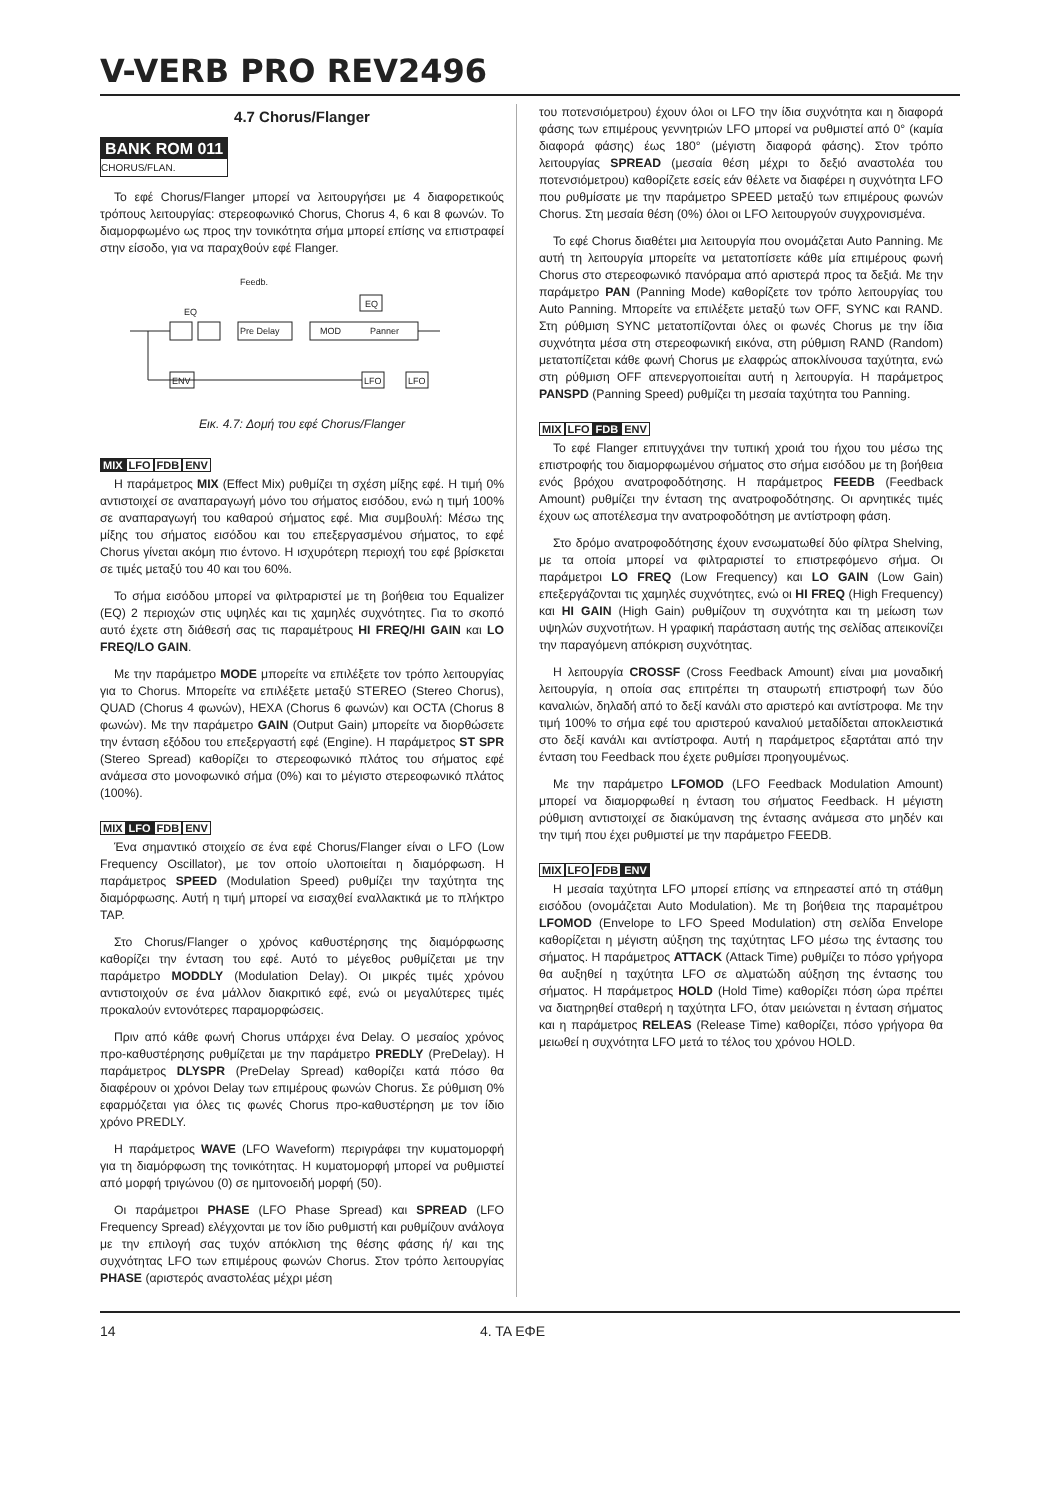V-VERB PRO REV2496
4.7 Chorus/Flanger
BANK ROM 011
CHORUS/FLAN.
Το εφέ Chorus/Flanger μπορεί να λειτουργήσει με 4 διαφορετικούς τρόπους λειτουργίας: στερεοφωνικό Chorus, Chorus 4, 6 και 8 φωνών. Το διαμορφωμένο ως προς την τονικότητα σήμα μπορεί επίσης να επιστραφεί στην είσοδο, για να παραχθούν εφέ Flanger.
Feedb.
EQ
Pre Delay
MOD
Panner
LFO
LFO
ENV
EQ
Εικ. 4.7: Δομή του εφέ Chorus/Flanger
MIX LFO FDB ENV
Η παράμετρος MIX (Effect Mix) ρυθμίζει τη σχέση μίξης εφέ. Η τιμή 0% αντιστοιχεί σε αναπαραγωγή μόνο του σήματος εισόδου, ενώ η τιμή 100% σε αναπαραγωγή του καθαρού σήματος εφέ. Μια συμβουλή: Μέσω της μίξης του σήματος εισόδου και του επεξεργασμένου σήματος, το εφέ Chorus γίνεται ακόμη πιο έντονο. Η ισχυρότερη περιοχή του εφέ βρίσκεται σε τιμές μεταξύ του 40 και του 60%.
Το σήμα εισόδου μπορεί να φιλτραριστεί με τη βοήθεια του Equalizer (EQ) 2 περιοχών στις υψηλές και τις χαμηλές συχνότητες. Για το σκοπό αυτό έχετε στη διάθεσή σας τις παραμέτρους HI FREQ/HI GAIN και LO FREQ/LO GAIN.
Με την παράμετρο MODE μπορείτε να επιλέξετε τον τρόπο λειτουργίας για το Chorus. Μπορείτε να επιλέξετε μεταξύ STEREO (Stereo Chorus), QUAD (Chorus 4 φωνών), HEXA (Chorus 6 φωνών) και OCTA (Chorus 8 φωνών). Με την παράμετρο GAIN (Output Gain) μπορείτε να διορθώσετε την ένταση εξόδου του επεξεργαστή εφέ (Engine). Η παράμετρος ST SPR (Stereo Spread) καθορίζει το στερεοφωνικό πλάτος του σήματος εφέ ανάμεσα στο μονοφωνικό σήμα (0%) και το μέγιστο στερεοφωνικό πλάτος (100%).
MIX LFO FDB ENV
Ένα σημαντικό στοιχείο σε ένα εφέ Chorus/Flanger είναι ο LFO (Low Frequency Oscillator), με τον οποίο υλοποιείται η διαμόρφωση. Η παράμετρος SPEED (Modulation Speed) ρυθμίζει την ταχύτητα της διαμόρφωσης. Αυτή η τιμή μπορεί να εισαχθεί εναλλακτικά με το πλήκτρο TAP.
Στο Chorus/Flanger ο χρόνος καθυστέρησης της διαμόρφωσης καθορίζει την ένταση του εφέ. Αυτό το μέγεθος ρυθμίζεται με την παράμετρο MODDLY (Modulation Delay). Οι μικρές τιμές χρόνου αντιστοιχούν σε ένα μάλλον διακριτικό εφέ, ενώ οι μεγαλύτερες τιμές προκαλούν εντονότερες παραμορφώσεις.
Πριν από κάθε φωνή Chorus υπάρχει ένα Delay. Ο μεσαίος χρόνος προ-καθυστέρησης ρυθμίζεται με την παράμετρο PREDLY (PreDelay). Η παράμετρος DLYSPR (PreDelay Spread) καθορίζει κατά πόσο θα διαφέρουν οι χρόνοι Delay των επιμέρους φωνών Chorus. Σε ρύθμιση 0% εφαρμόζεται για όλες τις φωνές Chorus προ-καθυστέρηση με τον ίδιο χρόνο PREDLY.
Η παράμετρος WAVE (LFO Waveform) περιγράφει την κυματομορφή για τη διαμόρφωση της τονικότητας. Η κυματομορφή μπορεί να ρυθμιστεί από μορφή τριγώνου (0) σε ημιτονοειδή μορφή (50).
Οι παράμετροι PHASE (LFO Phase Spread) και SPREAD (LFO Frequency Spread) ελέγχονται με τον ίδιο ρυθμιστή και ρυθμίζουν ανάλογα με την επιλογή σας τυχόν απόκλιση της θέσης φάσης ή/ και της συχνότητας LFO των επιμέρους φωνών Chorus. Στον τρόπο λειτουργίας PHASE (αριστερός αναστολέας μέχρι μέση
του ποτενσιόμετρου) έχουν όλοι οι LFO την ίδια συχνότητα και η διαφορά φάσης των επιμέρους γεννητριών LFO μπορεί να ρυθμιστεί από 0° (καμία διαφορά φάσης) έως 180° (μέγιστη διαφορά φάσης). Στον τρόπο λειτουργίας SPREAD (μεσαία θέση μέχρι το δεξιό αναστολέα του ποτενσιόμετρου) καθορίζετε εσείς εάν θέλετε να διαφέρει η συχνότητα LFO που ρυθμίσατε με την παράμετρο SPEED μεταξύ των επιμέρους φωνών Chorus. Στη μεσαία θέση (0%) όλοι οι LFO λειτουργούν συγχρονισμένα.
Το εφέ Chorus διαθέτει μια λειτουργία που ονομάζεται Auto Panning. Με αυτή τη λειτουργία μπορείτε να μετατοπίσετε κάθε μία επιμέρους φωνή Chorus στο στερεοφωνικό πανόραμα από αριστερά προς τα δεξιά. Με την παράμετρο PAN (Panning Mode) καθορίζετε τον τρόπο λειτουργίας του Auto Panning. Μπορείτε να επιλέξετε μεταξύ των OFF, SYNC και RAND. Στη ρύθμιση SYNC μετατοπίζονται όλες οι φωνές Chorus με την ίδια συχνότητα μέσα στη στερεοφωνική εικόνα, στη ρύθμιση RAND (Random) μετατοπίζεται κάθε φωνή Chorus με ελαφρώς αποκλίνουσα ταχύτητα, ενώ στη ρύθμιση OFF απενεργοποιείται αυτή η λειτουργία. Η παράμετρος PANSPD (Panning Speed) ρυθμίζει τη μεσαία ταχύτητα του Panning.
MIX LFO FDB ENV
Το εφέ Flanger επιτυγχάνει την τυπική χροιά του ήχου του μέσω της επιστροφής του διαμορφωμένου σήματος στο σήμα εισόδου με τη βοήθεια ενός βρόχου ανατροφοδότησης. Η παράμετρος FEEDB (Feedback Amount) ρυθμίζει την ένταση της ανατροφοδότησης. Οι αρνητικές τιμές έχουν ως αποτέλεσμα την ανατροφοδότηση με αντίστροφη φάση.
Στο δρόμο ανατροφοδότησης έχουν ενσωματωθεί δύο φίλτρα Shelving, με τα οποία μπορεί να φιλτραριστεί το επιστρεφόμενο σήμα. Οι παράμετροι LO FREQ (Low Frequency) και LO GAIN (Low Gain) επεξεργάζονται τις χαμηλές συχνότητες, ενώ οι HI FREQ (High Frequency) και HI GAIN (High Gain) ρυθμίζουν τη συχνότητα και τη μείωση των υψηλών συχνοτήτων. Η γραφική παράσταση αυτής της σελίδας απεικονίζει την παραγόμενη απόκριση συχνότητας.
Η λειτουργία CROSSF (Cross Feedback Amount) είναι μια μοναδική λειτουργία, η οποία σας επιτρέπει τη σταυρωτή επιστροφή των δύο καναλιών, δηλαδή από το δεξί κανάλι στο αριστερό και αντίστροφα. Με την τιμή 100% το σήμα εφέ του αριστερού καναλιού μεταδίδεται αποκλειστικά στο δεξί κανάλι και αντίστροφα. Αυτή η παράμετρος εξαρτάται από την ένταση του Feedback που έχετε ρυθμίσει προηγουμένως.
Με την παράμετρο LFOMOD (LFO Feedback Modulation Amount) μπορεί να διαμορφωθεί η ένταση του σήματος Feedback. Η μέγιστη ρύθμιση αντιστοιχεί σε διακύμανση της έντασης ανάμεσα στο μηδέν και την τιμή που έχει ρυθμιστεί με την παράμετρο FEEDB.
MIX LFO FDB ENV
Η μεσαία ταχύτητα LFO μπορεί επίσης να επηρεαστεί από τη στάθμη εισόδου (ονομάζεται Auto Modulation). Με τη βοήθεια της παραμέτρου LFOMOD (Envelope to LFO Speed Modulation) στη σελίδα Envelope καθορίζεται η μέγιστη αύξηση της ταχύτητας LFO μέσω της έντασης του σήματος. Η παράμετρος ATTACK (Attack Time) ρυθμίζει το πόσο γρήγορα θα αυξηθεί η ταχύτητα LFO σε αλματώδη αύξηση της έντασης του σήματος. Η παράμετρος HOLD (Hold Time) καθορίζει πόση ώρα πρέπει να διατηρηθεί σταθερή η ταχύτητα LFO, όταν μειώνεται η ένταση σήματος και η παράμετρος RELEAS (Release Time) καθορίζει, πόσο γρήγορα θα μειωθεί η συχνότητα LFO μετά το τέλος του χρόνου HOLD.
14 4. ΤΑ ΕΦΕ